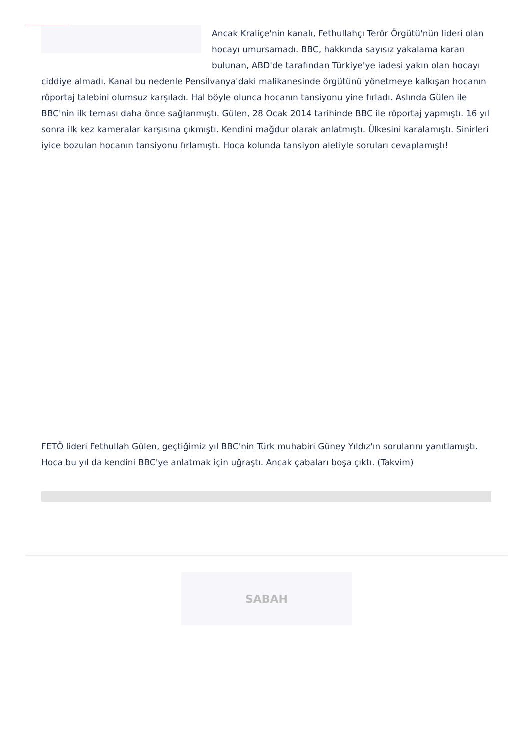Ancak Kraliçe'nin kanalı, Fethullahçı Terör Örgütü'nün lideri olan hocayı umursamadı. BBC, hakkında sayısız yakalama kararı bulunan, ABD'de tarafından Türkiye'ye iadesi yakın olan hocayı ciddiye almadı. Kanal bu nedenle Pensilvanya'daki malikanesinde örgütünü yönetmeye kalkışan hocanın röportaj talebini olumsuz karşıladı. Hal böyle olunca hocanın tansiyonu yine fırladı. Aslında Gülen ile BBC'nin ilk teması daha önce sağlanmıştı. Gülen, 28 Ocak 2014 tarihinde BBC ile röportaj yapmıştı. 16 yıl sonra ilk kez kameralar karşısına çıkmıştı. Kendini mağdur olarak anlatmıştı. Ülkesini karalamıştı. Sinirleri iyice bozulan hocanın tansiyonu fırlamıştı. Hoca kolunda tansiyon aletiyle soruları cevaplamıştı!
FETÖ lideri Fethullah Gülen, geçtiğimiz yıl BBC'nin Türk muhabiri Güney Yıldız'ın sorularını yanıtlamıştı. Hoca bu yıl da kendini BBC'ye anlatmak için uğraştı. Ancak çabaları boşa çıktı. (Takvim)
SABAH